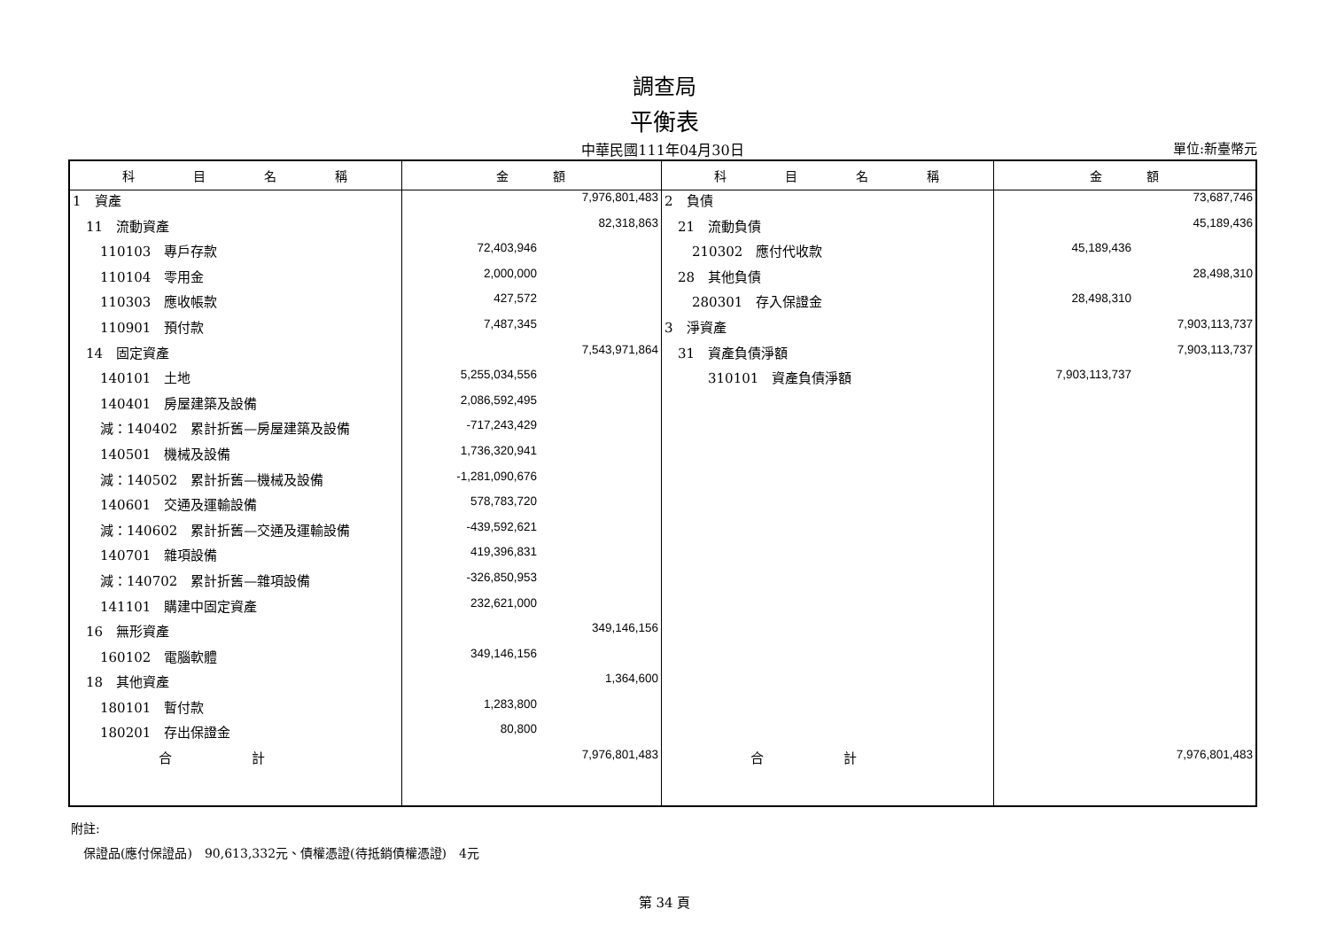調查局
平衡表
中華民國111年04月30日 單位:新臺幣元
| 科 目 名 稱 | 金 額 | 科 目 名 稱 | 金 額 |
| --- | --- | --- | --- |
| 1 資產 | 7,976,801,483 | 2 負債 | 73,687,746 |
| 11 流動資產 | 82,318,863 | 21 流動負債 | 45,189,436 |
| 110103 專戶存款 | 72,403,946 | 210302 應付代收款 | 45,189,436 |
| 110104 零用金 | 2,000,000 | 28 其他負債 | 28,498,310 |
| 110303 應收帳款 | 427,572 | 280301 存入保證金 | 28,498,310 |
| 110901 預付款 | 7,487,345 | 3 淨資產 | 7,903,113,737 |
| 14 固定資產 | 7,543,971,864 | 31 資產負債淨額 | 7,903,113,737 |
| 140101 土地 | 5,255,034,556 | 310101 資產負債淨額 | 7,903,113,737 |
| 140401 房屋建築及設備 | 2,086,592,495 | | |
| 減：140402 累計折舊—房屋建築及設備 | -717,243,429 | | |
| 140501 機械及設備 | 1,736,320,941 | | |
| 減：140502 累計折舊—機械及設備 | -1,281,090,676 | | |
| 140601 交通及運輸設備 | 578,783,720 | | |
| 減：140602 累計折舊—交通及運輸設備 | -439,592,621 | | |
| 140701 雜項設備 | 419,396,831 | | |
| 減：140702 累計折舊—雜項設備 | -326,850,953 | | |
| 141101 購建中固定資產 | 232,621,000 | | |
| 16 無形資產 | 349,146,156 | | |
| 160102 電腦軟體 | 349,146,156 | | |
| 18 其他資產 | 1,364,600 | | |
| 180101 暫付款 | 1,283,800 | | |
| 180201 存出保證金 | 80,800 | | |
| 合 計 | 7,976,801,483 | 合 計 | 7,976,801,483 |
附註:
　保證品(應付保證品)　90,613,332元、債權憑證(待抵銷債權憑證)　4元
第 34 頁